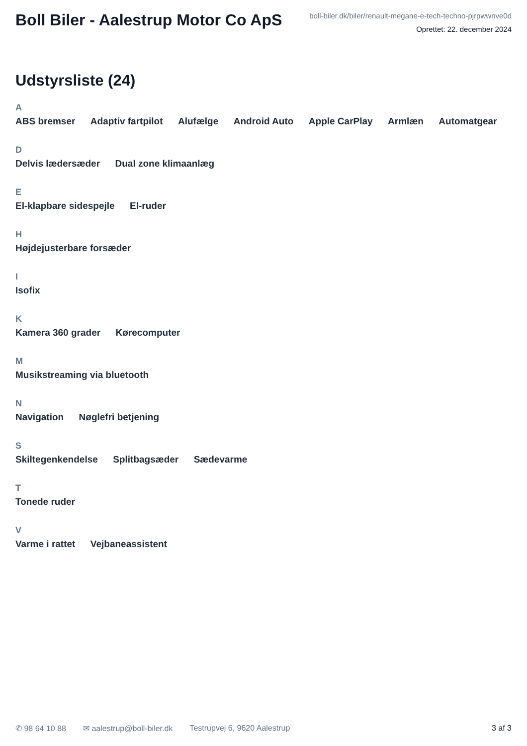Boll Biler - Aalestrup Motor Co ApS
boll-biler.dk/biler/renault-megane-e-tech-techno-pjrpwwnve0d
Oprettet: 22. december 2024
Udstyrsliste (24)
A
ABS bremser Adaptiv fartpilot Alufælge Android Auto Apple CarPlay Armlæn Automatgear
D
Delvis lædersæder Dual zone klimaanlæg
E
El-klapbare sidespejle El-ruder
H
Højdejusterbare forsæder
I
Isofix
K
Kamera 360 grader Kørecomputer
M
Musikstreaming via bluetooth
N
Navigation Nøglefri betjening
S
Skiltegenkendelse Splitbagsæder Sædevarme
T
Tonede ruder
V
Varme i rattet Vejbaneassistent
✆ 98 64 10 88 ✉ aalestrup@boll-biler.dk Testrupvej 6, 9620 Aalestrup 3 af 3